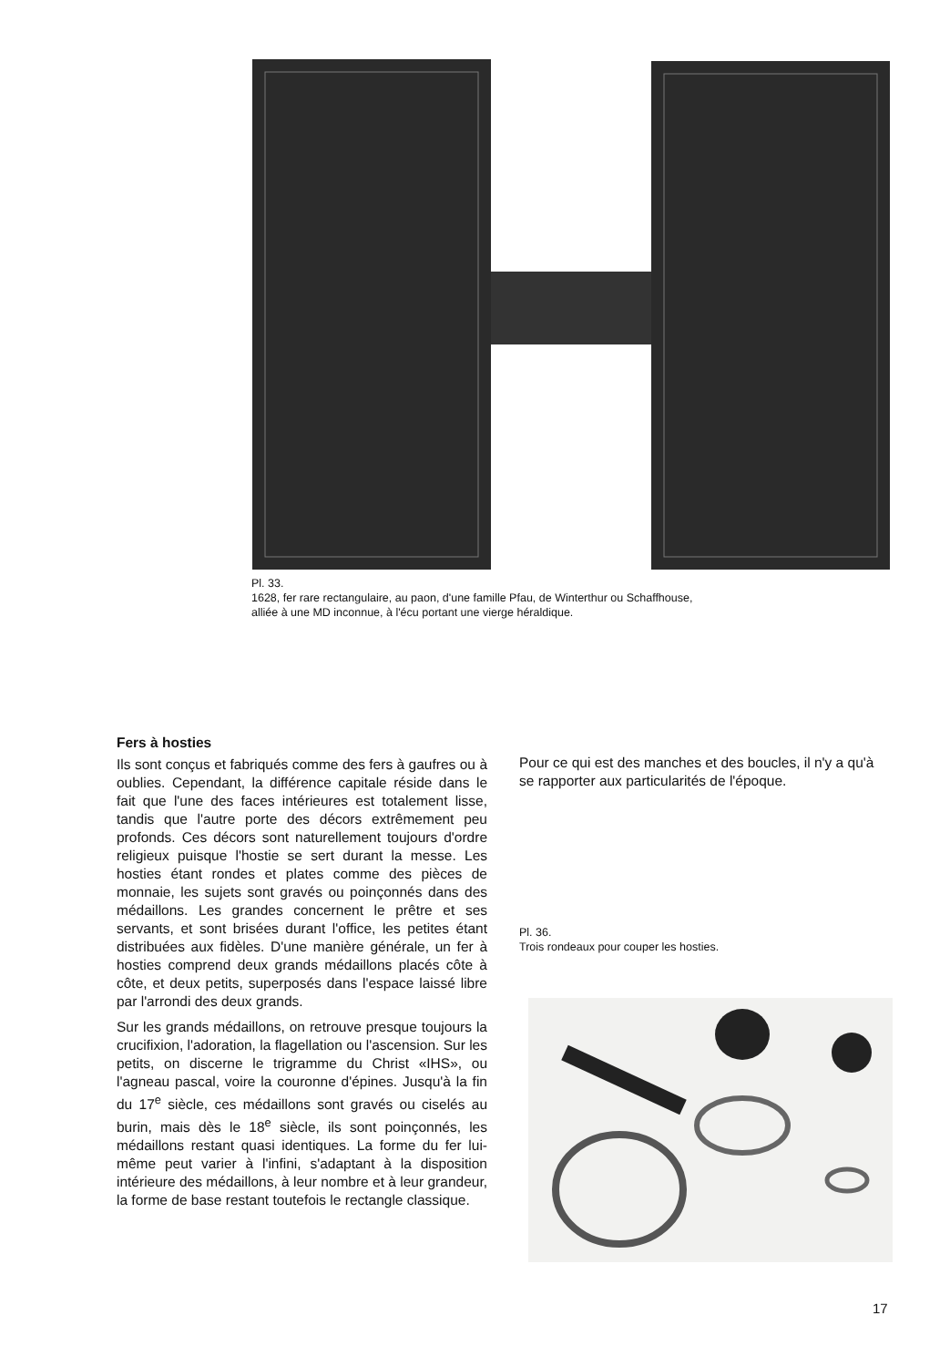Pl. 33.
1628, fer rare rectangulaire, au paon, d'une famille Pfau, de Winterthur ou Schaffhouse,
alliée à une MD inconnue, à l'écu portant une vierge héraldique.
Fers à hosties
Ils sont conçus et fabriqués comme des fers à gaufres ou à oublies. Cependant, la différence capitale réside dans le fait que l'une des faces intérieures est totalement lisse, tandis que l'autre porte des décors extrêmement peu profonds. Ces décors sont naturellement toujours d'ordre religieux puisque l'hostie se sert durant la messe. Les hosties étant rondes et plates comme des pièces de monnaie, les sujets sont gravés ou poinçonnés dans des médaillons. Les grandes concernent le prêtre et ses servants, et sont brisées durant l'office, les petites étant distribuées aux fidèles. D'une manière générale, un fer à hosties comprend deux grands médaillons placés côte à côte, et deux petits, superposés dans l'espace laissé libre par l'arrondi des deux grands.
Sur les grands médaillons, on retrouve presque toujours la crucifixion, l'adoration, la flagellation ou l'ascension. Sur les petits, on discerne le trigramme du Christ «IHS», ou l'agneau pascal, voire la couronne d'épines. Jusqu'à la fin du 17<sup>e</sup> siècle, ces médaillons sont gravés ou ciselés au burin, mais dès le 18<sup>e</sup> siècle, ils sont poinçonnés, les médaillons restant quasi identiques. La forme du fer lui-même peut varier à l'infini, s'adaptant à la disposition intérieure des médaillons, à leur nombre et à leur grandeur, la forme de base restant toutefois le rectangle classique.
Pour ce qui est des manches et des boucles, il n'y a qu'à se rapporter aux particularités de l'époque.
Pl. 36.
Trois rondeaux pour couper les hosties.
17